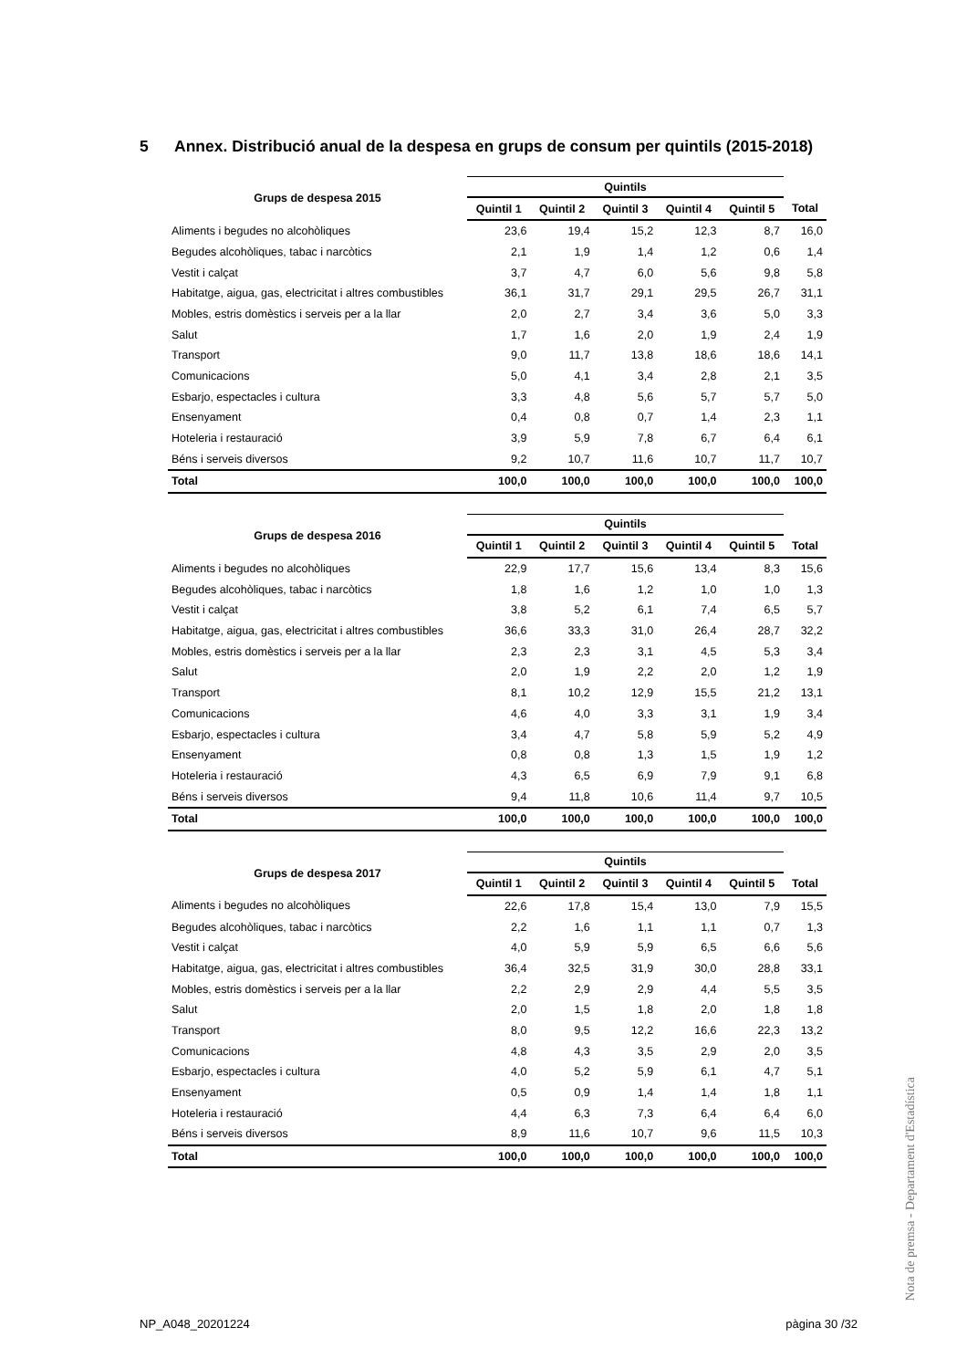5 Annex. Distribució anual de la despesa en grups de consum per quintils (2015-2018)
| Grups de despesa 2015 | Quintils | | | | | |
| --- | --- | --- | --- | --- | --- | --- |
| | Quintil 1 | Quintil 2 | Quintil 3 | Quintil 4 | Quintil 5 | Total |
| Aliments i begudes no alcohòliques | 23,6 | 19,4 | 15,2 | 12,3 | 8,7 | 16,0 |
| Begudes alcohòliques, tabac i narcòtics | 2,1 | 1,9 | 1,4 | 1,2 | 0,6 | 1,4 |
| Vestit i calçat | 3,7 | 4,7 | 6,0 | 5,6 | 9,8 | 5,8 |
| Habitatge, aigua, gas, electricitat i altres combustibles | 36,1 | 31,7 | 29,1 | 29,5 | 26,7 | 31,1 |
| Mobles, estris domèstics i serveis per a la llar | 2,0 | 2,7 | 3,4 | 3,6 | 5,0 | 3,3 |
| Salut | 1,7 | 1,6 | 2,0 | 1,9 | 2,4 | 1,9 |
| Transport | 9,0 | 11,7 | 13,8 | 18,6 | 18,6 | 14,1 |
| Comunicacions | 5,0 | 4,1 | 3,4 | 2,8 | 2,1 | 3,5 |
| Esbarjo, espectacles i cultura | 3,3 | 4,8 | 5,6 | 5,7 | 5,7 | 5,0 |
| Ensenyament | 0,4 | 0,8 | 0,7 | 1,4 | 2,3 | 1,1 |
| Hoteleria i restauració | 3,9 | 5,9 | 7,8 | 6,7 | 6,4 | 6,1 |
| Béns i serveis diversos | 9,2 | 10,7 | 11,6 | 10,7 | 11,7 | 10,7 |
| Total | 100,0 | 100,0 | 100,0 | 100,0 | 100,0 | 100,0 |
| Grups de despesa 2016 | Quintils | | | | | |
| --- | --- | --- | --- | --- | --- | --- |
| | Quintil 1 | Quintil 2 | Quintil 3 | Quintil 4 | Quintil 5 | Total |
| Aliments i begudes no alcohòliques | 22,9 | 17,7 | 15,6 | 13,4 | 8,3 | 15,6 |
| Begudes alcohòliques, tabac i narcòtics | 1,8 | 1,6 | 1,2 | 1,0 | 1,0 | 1,3 |
| Vestit i calçat | 3,8 | 5,2 | 6,1 | 7,4 | 6,5 | 5,7 |
| Habitatge, aigua, gas, electricitat i altres combustibles | 36,6 | 33,3 | 31,0 | 26,4 | 28,7 | 32,2 |
| Mobles, estris domèstics i serveis per a la llar | 2,3 | 2,3 | 3,1 | 4,5 | 5,3 | 3,4 |
| Salut | 2,0 | 1,9 | 2,2 | 2,0 | 1,2 | 1,9 |
| Transport | 8,1 | 10,2 | 12,9 | 15,5 | 21,2 | 13,1 |
| Comunicacions | 4,6 | 4,0 | 3,3 | 3,1 | 1,9 | 3,4 |
| Esbarjo, espectacles i cultura | 3,4 | 4,7 | 5,8 | 5,9 | 5,2 | 4,9 |
| Ensenyament | 0,8 | 0,8 | 1,3 | 1,5 | 1,9 | 1,2 |
| Hoteleria i restauració | 4,3 | 6,5 | 6,9 | 7,9 | 9,1 | 6,8 |
| Béns i serveis diversos | 9,4 | 11,8 | 10,6 | 11,4 | 9,7 | 10,5 |
| Total | 100,0 | 100,0 | 100,0 | 100,0 | 100,0 | 100,0 |
| Grups de despesa 2017 | Quintils | | | | | |
| --- | --- | --- | --- | --- | --- | --- |
| | Quintil 1 | Quintil 2 | Quintil 3 | Quintil 4 | Quintil 5 | Total |
| Aliments i begudes no alcohòliques | 22,6 | 17,8 | 15,4 | 13,0 | 7,9 | 15,5 |
| Begudes alcohòliques, tabac i narcòtics | 2,2 | 1,6 | 1,1 | 1,1 | 0,7 | 1,3 |
| Vestit i calçat | 4,0 | 5,9 | 5,9 | 6,5 | 6,6 | 5,6 |
| Habitatge, aigua, gas, electricitat i altres combustibles | 36,4 | 32,5 | 31,9 | 30,0 | 28,8 | 33,1 |
| Mobles, estris domèstics i serveis per a la llar | 2,2 | 2,9 | 2,9 | 4,4 | 5,5 | 3,5 |
| Salut | 2,0 | 1,5 | 1,8 | 2,0 | 1,8 | 1,8 |
| Transport | 8,0 | 9,5 | 12,2 | 16,6 | 22,3 | 13,2 |
| Comunicacions | 4,8 | 4,3 | 3,5 | 2,9 | 2,0 | 3,5 |
| Esbarjo, espectacles i cultura | 4,0 | 5,2 | 5,9 | 6,1 | 4,7 | 5,1 |
| Ensenyament | 0,5 | 0,9 | 1,4 | 1,4 | 1,8 | 1,1 |
| Hoteleria i restauració | 4,4 | 6,3 | 7,3 | 6,4 | 6,4 | 6,0 |
| Béns i serveis diversos | 8,9 | 11,6 | 10,7 | 9,6 | 11,5 | 10,3 |
| Total | 100,0 | 100,0 | 100,0 | 100,0 | 100,0 | 100,0 |
Nota de premsa - Departament d'Estadística
NP_A048_20201224 pàgina 30 /32